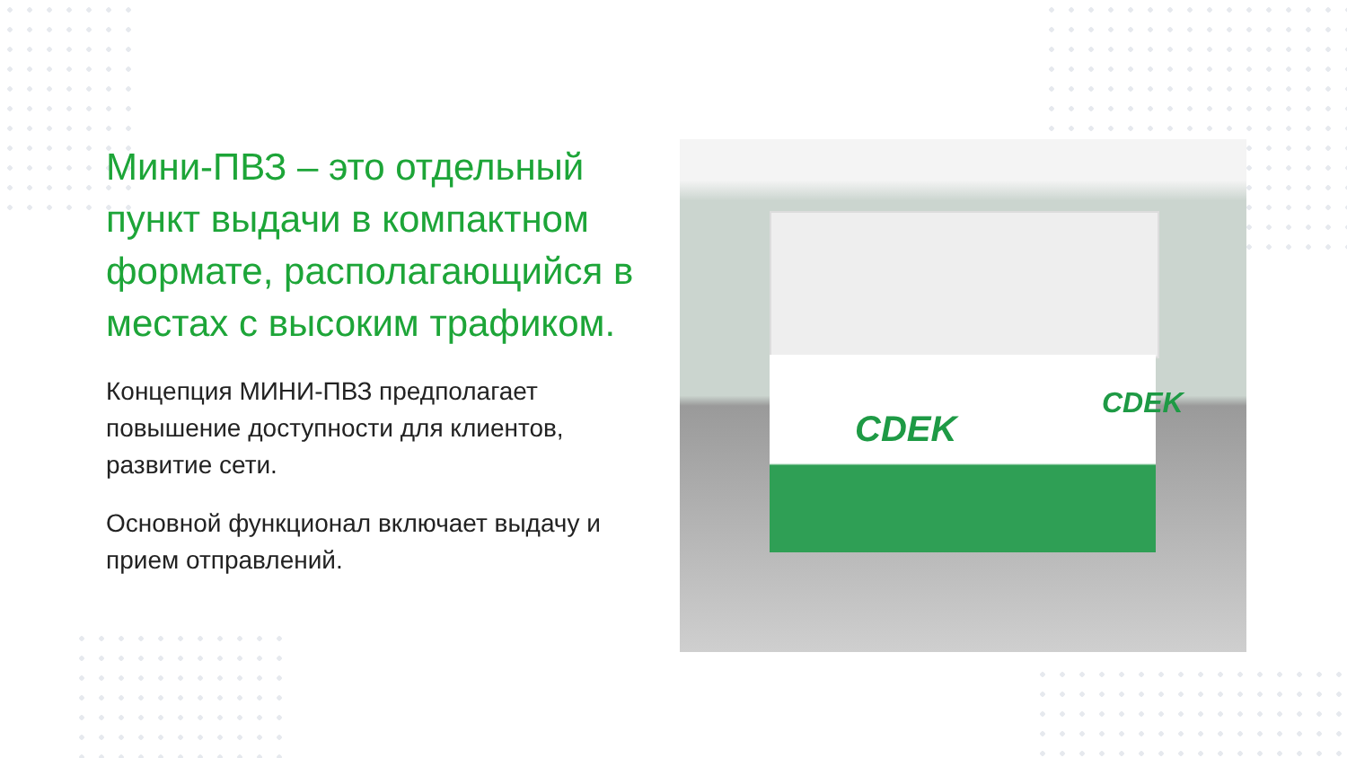Мини-ПВЗ – это отдельный пункт выдачи в компактном формате, располагающийся в местах с высоким трафиком.
Концепция МИНИ-ПВЗ предполагает повышение доступности для клиентов, развитие сети.
Основной функционал включает выдачу и прием отправлений.
CDEK
CDEK